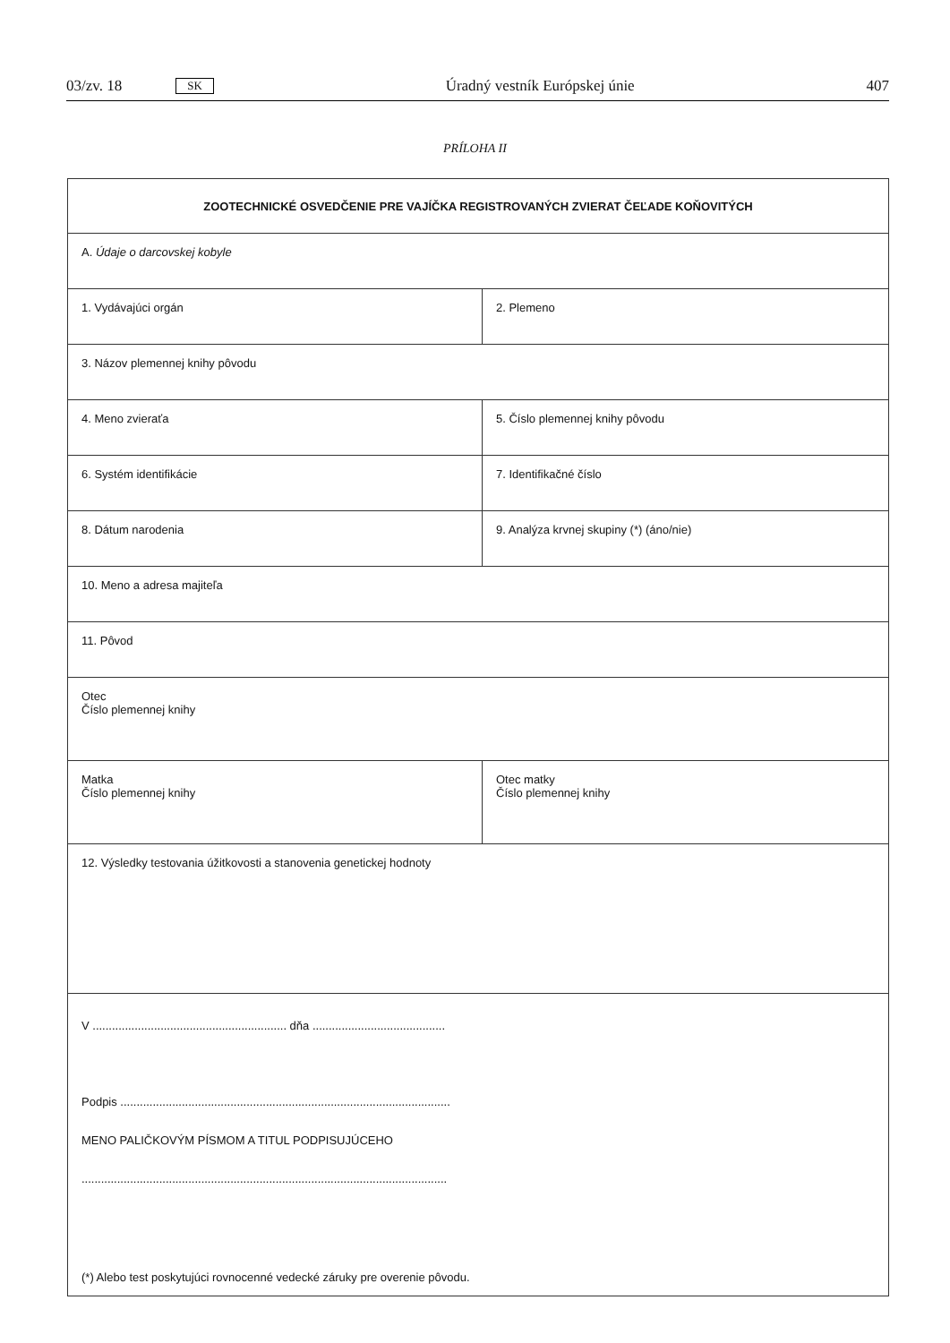03/zv. 18 SK Úradný vestník Európskej únie 407
PRÍLOHA II
| ZOOTECHNICKÉ OSVEDČENIE PRE VAJÍČKA REGISTROVANÝCH ZVIERAT ČEĽADE KOŇOVITÝCH | |
| A. Údaje o darcovskej kobyle | |
| 1. Vydávajúci orgán | 2. Plemeno |
| 3. Názov plemennej knihy pôvodu | |
| 4. Meno zvieraťa | 5. Číslo plemennej knihy pôvodu |
| 6. Systém identifikácie | 7. Identifikačné číslo |
| 8. Dátum narodenia | 9. Analýza krvnej skupiny (*) (áno/nie) |
| 10. Meno a adresa majiteľa | |
| 11. Pôvod | |
| Otec Číslo plemennej knihy | |
| Matka Číslo plemennej knihy | Otec matky Číslo plemennej knihy |
| 12. Výsledky testovania úžitkovosti a stanovenia genetickej hodnoty | |
| V ............................................................ dňa ......................................... Podpis ...................................................................................................... MENO PALIČKOVÝM PÍSMOM A TITUL PODPISUJÚCEHO ................................................................................................................. (*) Alebo test poskytujúci rovnocenné vedecké záruky pre overenie pôvodu. | |